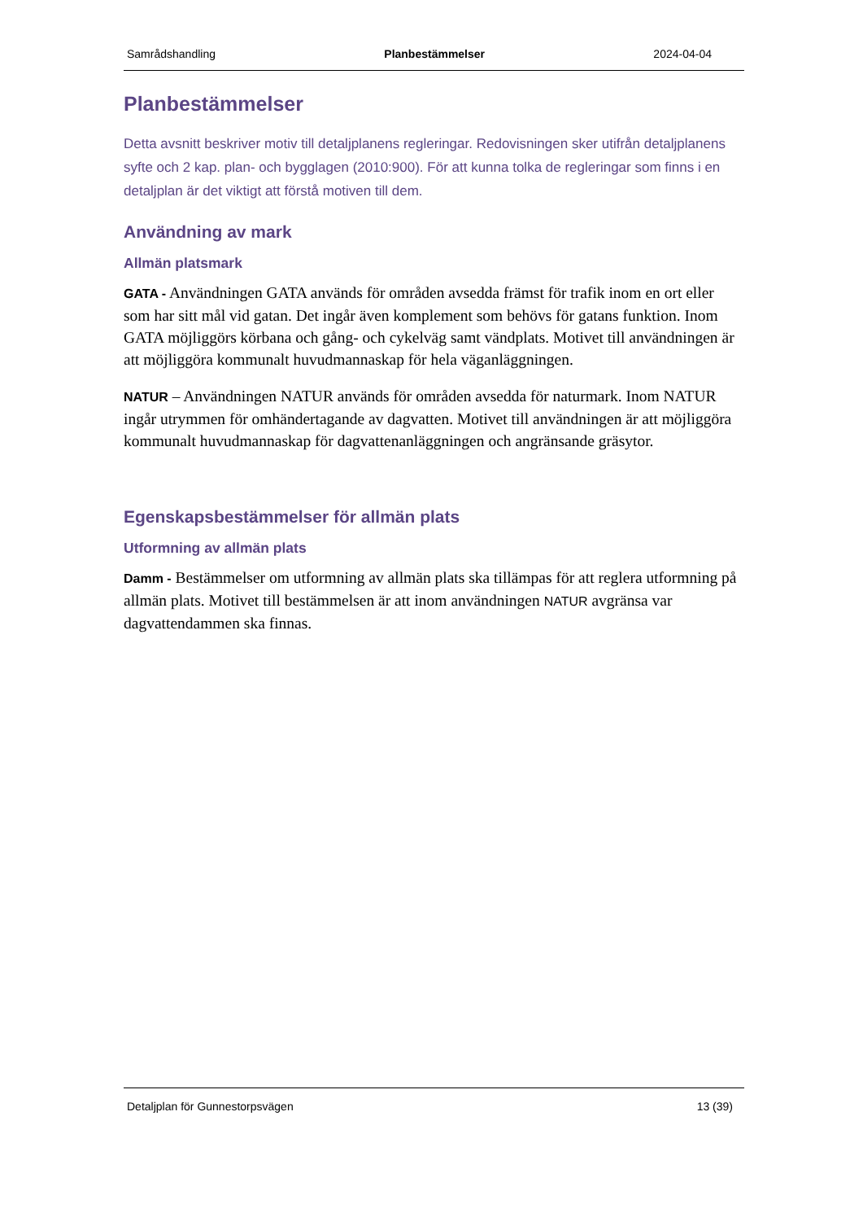Samrådshandling Planbestämmelser 2024-04-04
Planbestämmelser
Detta avsnitt beskriver motiv till detaljplanens regleringar. Redovisningen sker utifrån detaljplanens syfte och 2 kap. plan- och bygglagen (2010:900). För att kunna tolka de regleringar som finns i en detaljplan är det viktigt att förstå motiven till dem.
Användning av mark
Allmän platsmark
GATA - Användningen GATA används för områden avsedda främst för trafik inom en ort eller som har sitt mål vid gatan. Det ingår även komplement som behövs för gatans funktion. Inom GATA möjliggörs körbana och gång- och cykelväg samt vändplats. Motivet till användningen är att möjliggöra kommunalt huvudmannaskap för hela väganläggningen.
NATUR – Användningen NATUR används för områden avsedda för naturmark. Inom NATUR ingår utrymmen för omhändertagande av dagvatten. Motivet till användningen är att möjliggöra kommunalt huvudmannaskap för dagvattenanläggningen och angränsande gräsytor.
Egenskapsbestämmelser för allmän plats
Utformning av allmän plats
Damm - Bestämmelser om utformning av allmän plats ska tillämpas för att reglera utformning på allmän plats. Motivet till bestämmelsen är att inom användningen NATUR avgränsa var dagvattendammen ska finnas.
Detaljplan för Gunnestorpsvägen 13 (39)